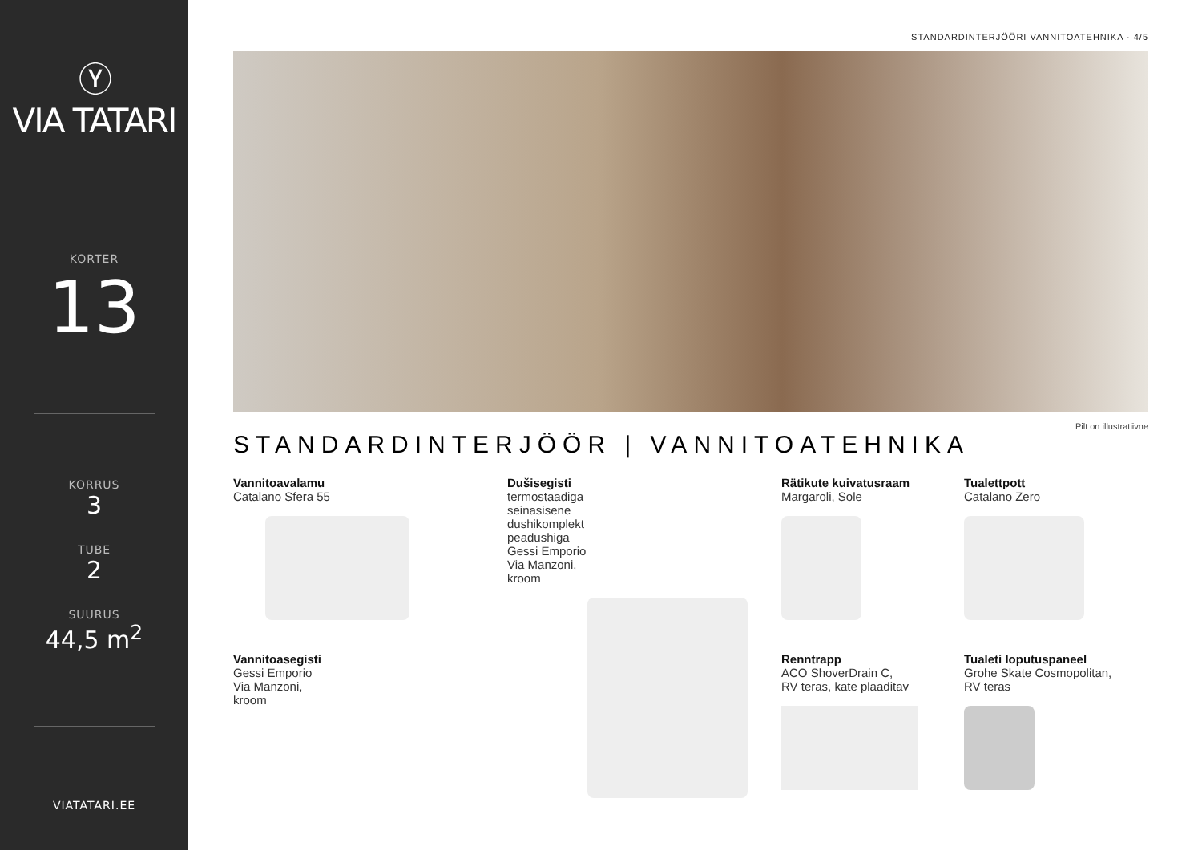Ⓨ
VIA TATARI
KORTER
13
KORRUS
3
TUBE
2
SUURUS
44,5 m<sup>2</sup>
VIATATARI.EE
STANDARDINTERJÖÖRI VANNITOATEHNIKA · 4/5
Pilt on illustratiivne
STANDARDINTERJÖÖR | VANNITOATEHNIKA
Vannitoavalamu
Catalano Sfera 55
Vannitoasegisti
Gessi Emporio
Via Manzoni,
kroom
Dušisegisti
termostaadiga
seinasisene
dushikomplekt
peadushiga
Gessi Emporio
Via Manzoni,
kroom
Rätikute kuivatusraam
Margaroli, Sole
Renntrapp
ACO ShoverDrain C,
RV teras, kate plaaditav
Tualettpott
Catalano Zero
Tualeti loputuspaneel
Grohe Skate Cosmopolitan,
RV teras